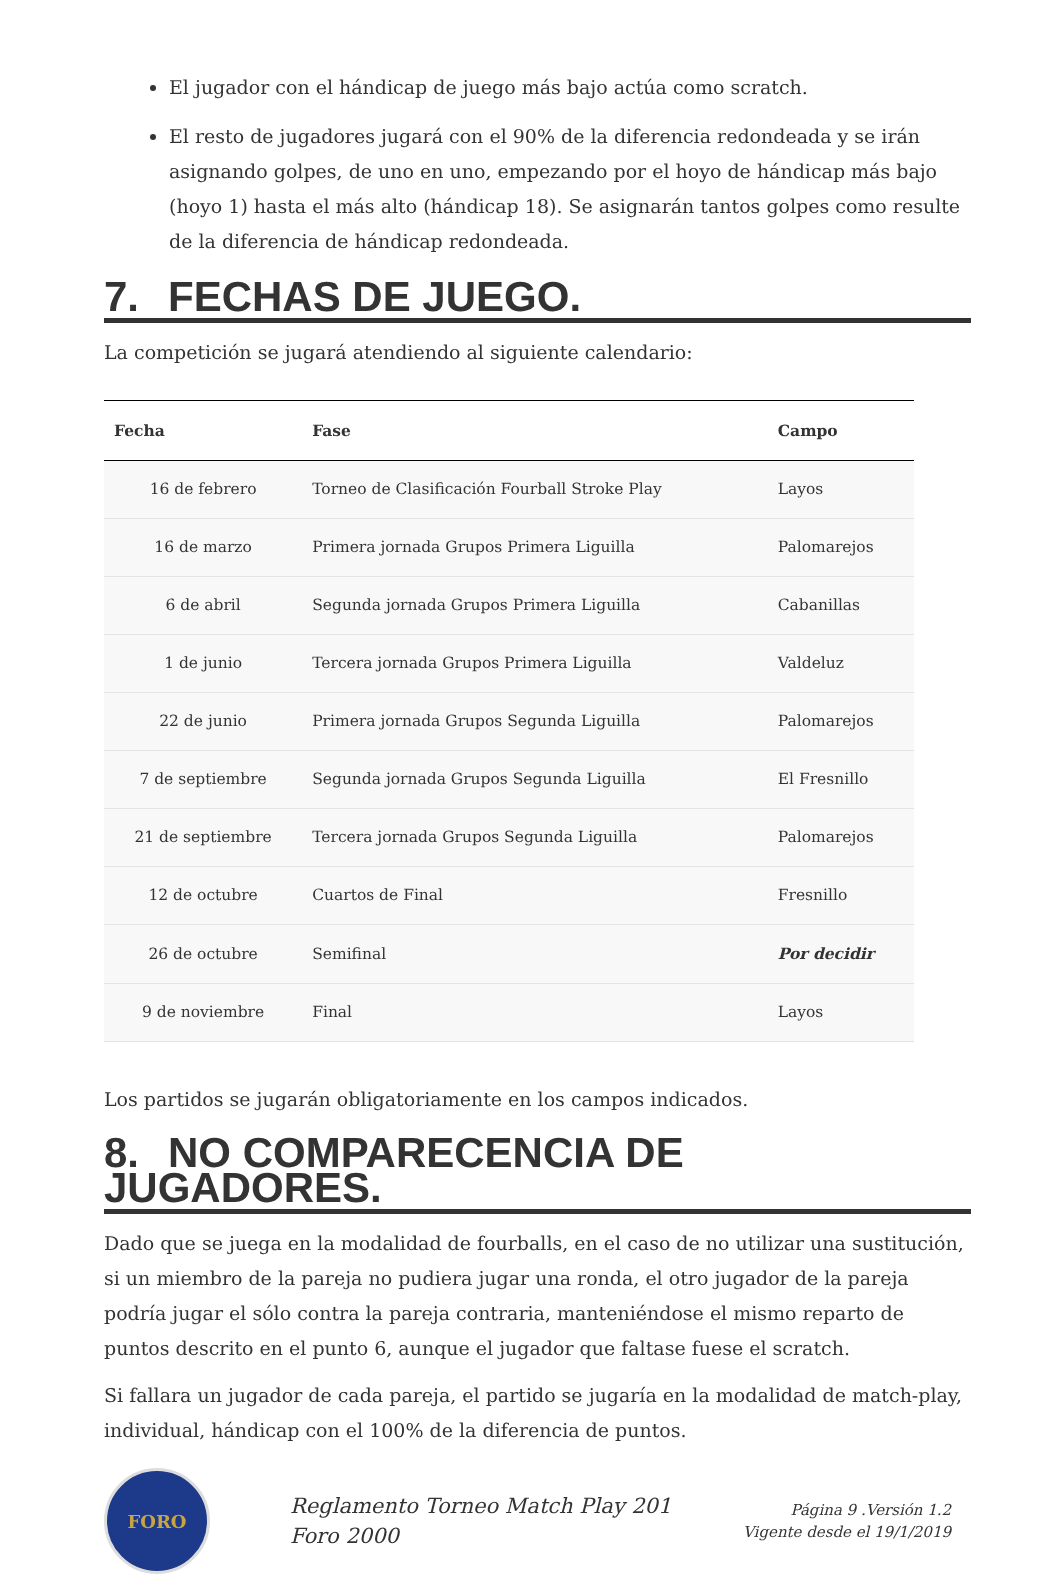El jugador con el hándicap de juego más bajo actúa como scratch.
El resto de jugadores jugará con el 90% de la diferencia redondeada y se irán asignando golpes, de uno en uno, empezando por el hoyo de hándicap más bajo (hoyo 1) hasta el más alto (hándicap 18). Se asignarán tantos golpes como resulte de la diferencia de hándicap redondeada.
7. FECHAS DE JUEGO.
La competición se jugará atendiendo al siguiente calendario:
| Fecha | Fase | Campo |
| --- | --- | --- |
| 16 de febrero | Torneo de Clasificación Fourball Stroke Play | Layos |
| 16 de marzo | Primera jornada Grupos Primera Liguilla | Palomarejos |
| 6 de abril | Segunda jornada Grupos Primera Liguilla | Cabanillas |
| 1 de junio | Tercera jornada Grupos Primera Liguilla | Valdeluz |
| 22 de junio | Primera jornada Grupos Segunda Liguilla | Palomarejos |
| 7 de septiembre | Segunda jornada Grupos Segunda Liguilla | El Fresnillo |
| 21 de septiembre | Tercera jornada Grupos Segunda Liguilla | Palomarejos |
| 12 de octubre | Cuartos de Final | Fresnillo |
| 26 de octubre | Semifinal | Por decidir |
| 9 de noviembre | Final | Layos |
Los partidos se jugarán obligatoriamente en los campos indicados.
8. NO COMPARECENCIA DE JUGADORES.
Dado que se juega en la modalidad de fourballs, en el caso de no utilizar una sustitución, si un miembro de la pareja no pudiera jugar una ronda, el otro jugador de la pareja podría jugar el sólo contra la pareja contraria, manteniéndose el mismo reparto de puntos descrito en el punto 6, aunque el jugador que faltase fuese el scratch.
Si fallara un jugador de cada pareja, el partido se jugaría en la modalidad de match-play, individual, hándicap con el 100% de la diferencia de puntos.
FORO
Reglamento Torneo Match Play 201 Foro 2000
Página 9 .Versión 1.2
Vigente desde el 19/1/2019